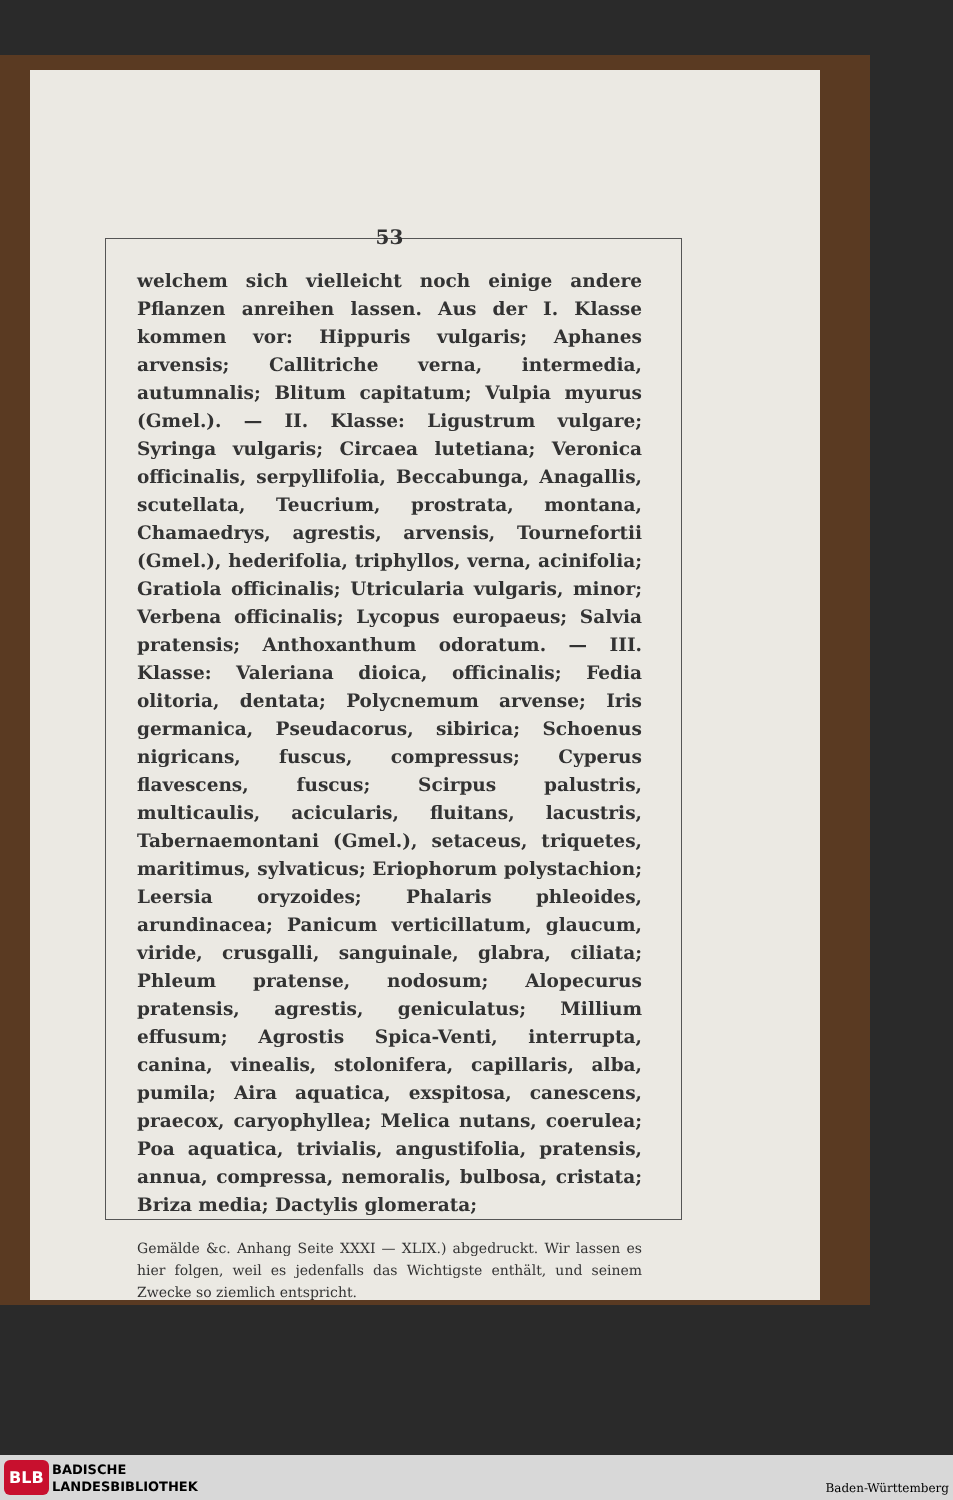53
welchem sich vielleicht noch einige andere Pflanzen anreihen lassen. Aus der I. Klasse kommen vor: Hippuris vulgaris; Aphanes arvensis; Callitriche verna, intermedia, autumnalis; Blitum capitatum; Vulpia myurus (Gmel.). — II. Klasse: Ligustrum vulgare; Syringa vulgaris; Circaea lutetiana; Veronica officinalis, serpyllifolia, Beccabunga, Anagallis, scutellata, Teucrium, prostrata, montana, Chamaedrys, agrestis, arvensis, Tournefortii (Gmel.), hederifolia, triphyllos, verna, acinifolia; Gratiola officinalis; Utricularia vulgaris, minor; Verbena officinalis; Lycopus europaeus; Salvia pratensis; Anthoxanthum odoratum. — III. Klasse: Valeriana dioica, officinalis; Fedia olitoria, dentata; Polycnemum arvense; Iris germanica, Pseudacorus, sibirica; Schoenus nigricans, fuscus, compressus; Cyperus flavescens, fuscus; Scirpus palustris, multicaulis, acicularis, fluitans, lacustris, Tabernaemontani (Gmel.), setaceus, triquetes, maritimus, sylvaticus; Eriophorum polystachion; Leersia oryzoides; Phalaris phleoides, arundinacea; Panicum verticillatum, glaucum, viride, crusgalli, sanguinale, glabra, ciliata; Phleum pratense, nodosum; Alopecurus pratensis, agrestis, geniculatus; Millium effusum; Agrostis Spica-Venti, interrupta, canina, vinealis, stolonifera, capillaris, alba, pumila; Aira aquatica, exspitosa, canescens, praecox, caryophyllea; Melica nutans, coerulea; Poa aquatica, trivialis, angustifolia, pratensis, annua, compressa, nemoralis, bulbosa, cristata; Briza media; Dactylis glomerata;
Gemälde &c. Anhang Seite XXXI — XLIX.) abgedruckt. Wir lassen es hier folgen, weil es jedenfalls das Wichtigste enthält, und seinem Zwecke so ziemlich entspricht.
BLB
BADISCHE
LANDESBIBLIOTHEK
Baden-Württemberg